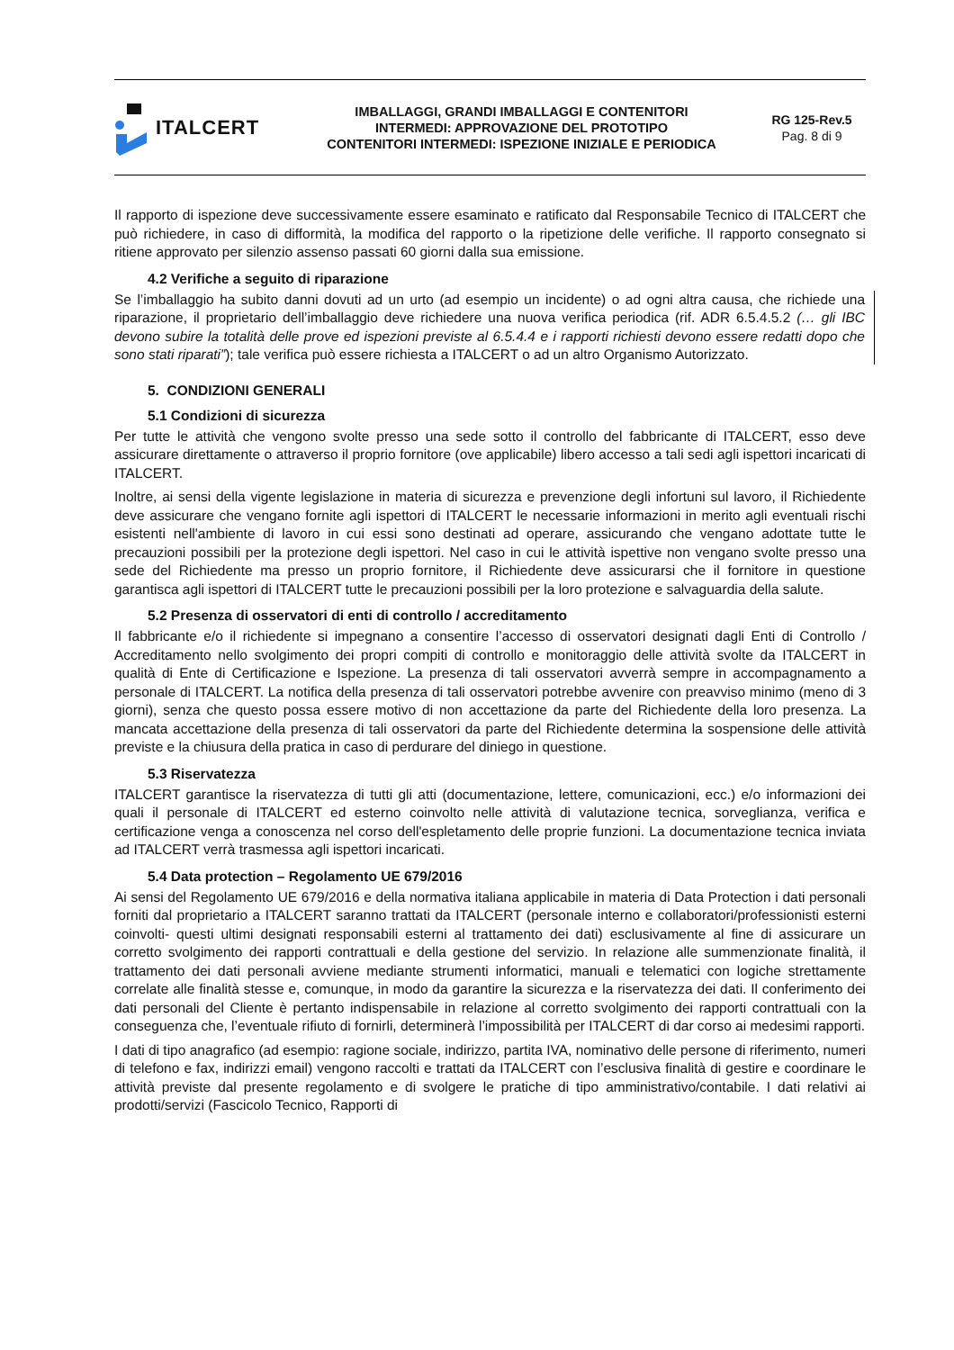ITALCERT
IMBALLAGGI, GRANDI IMBALLAGGI E CONTENITORI
INTERMEDI: APPROVAZIONE DEL PROTOTIPO
CONTENITORI INTERMEDI: ISPEZIONE INIZIALE E PERIODICA
RG 125-Rev.5
Pag. 8 di 9
Il rapporto di ispezione deve successivamente essere esaminato e ratificato dal Responsabile Tecnico di ITALCERT che può richiedere, in caso di difformità, la modifica del rapporto o la ripetizione delle verifiche. Il rapporto consegnato si ritiene approvato per silenzio assenso passati 60 giorni dalla sua emissione.
4.2 Verifiche a seguito di riparazione
Se l’imballaggio ha subito danni dovuti ad un urto (ad esempio un incidente) o ad ogni altra causa, che richiede una riparazione, il proprietario dell’imballaggio deve richiedere una nuova verifica periodica (rif. ADR 6.5.4.5.2 (… gli IBC devono subire la totalità delle prove ed ispezioni previste al 6.5.4.4 e i rapporti richiesti devono essere redatti dopo che sono stati riparati”); tale verifica può essere richiesta a ITALCERT o ad un altro Organismo Autorizzato.
5. CONDIZIONI GENERALI
5.1 Condizioni di sicurezza
Per tutte le attività che vengono svolte presso una sede sotto il controllo del fabbricante di ITALCERT, esso deve assicurare direttamente o attraverso il proprio fornitore (ove applicabile) libero accesso a tali sedi agli ispettori incaricati di ITALCERT.
Inoltre, ai sensi della vigente legislazione in materia di sicurezza e prevenzione degli infortuni sul lavoro, il Richiedente deve assicurare che vengano fornite agli ispettori di ITALCERT le necessarie informazioni in merito agli eventuali rischi esistenti nell'ambiente di lavoro in cui essi sono destinati ad operare, assicurando che vengano adottate tutte le precauzioni possibili per la protezione degli ispettori. Nel caso in cui le attività ispettive non vengano svolte presso una sede del Richiedente ma presso un proprio fornitore, il Richiedente deve assicurarsi che il fornitore in questione garantisca agli ispettori di ITALCERT tutte le precauzioni possibili per la loro protezione e salvaguardia della salute.
5.2 Presenza di osservatori di enti di controllo / accreditamento
Il fabbricante e/o il richiedente si impegnano a consentire l’accesso di osservatori designati dagli Enti di Controllo / Accreditamento nello svolgimento dei propri compiti di controllo e monitoraggio delle attività svolte da ITALCERT in qualità di Ente di Certificazione e Ispezione. La presenza di tali osservatori avverrà sempre in accompagnamento a personale di ITALCERT. La notifica della presenza di tali osservatori potrebbe avvenire con preavviso minimo (meno di 3 giorni), senza che questo possa essere motivo di non accettazione da parte del Richiedente della loro presenza. La mancata accettazione della presenza di tali osservatori da parte del Richiedente determina la sospensione delle attività previste e la chiusura della pratica in caso di perdurare del diniego in questione.
5.3 Riservatezza
ITALCERT garantisce la riservatezza di tutti gli atti (documentazione, lettere, comunicazioni, ecc.) e/o informazioni dei quali il personale di ITALCERT ed esterno coinvolto nelle attività di valutazione tecnica, sorveglianza, verifica e certificazione venga a conoscenza nel corso dell'espletamento delle proprie funzioni. La documentazione tecnica inviata ad ITALCERT verrà trasmessa agli ispettori incaricati.
5.4 Data protection – Regolamento UE 679/2016
Ai sensi del Regolamento UE 679/2016 e della normativa italiana applicabile in materia di Data Protection i dati personali forniti dal proprietario a ITALCERT saranno trattati da ITALCERT (personale interno e collaboratori/professionisti esterni coinvolti- questi ultimi designati responsabili esterni al trattamento dei dati) esclusivamente al fine di assicurare un corretto svolgimento dei rapporti contrattuali e della gestione del servizio. In relazione alle summenzionate finalità, il trattamento dei dati personali avviene mediante strumenti informatici, manuali e telematici con logiche strettamente correlate alle finalità stesse e, comunque, in modo da garantire la sicurezza e la riservatezza dei dati. Il conferimento dei dati personali del Cliente è pertanto indispensabile in relazione al corretto svolgimento dei rapporti contrattuali con la conseguenza che, l’eventuale rifiuto di fornirli, determinerà l’impossibilità per ITALCERT di dar corso ai medesimi rapporti.
I dati di tipo anagrafico (ad esempio: ragione sociale, indirizzo, partita IVA, nominativo delle persone di riferimento, numeri di telefono e fax, indirizzi email) vengono raccolti e trattati da ITALCERT con l’esclusiva finalità di gestire e coordinare le attività previste dal presente regolamento e di svolgere le pratiche di tipo amministrativo/contabile. I dati relativi ai prodotti/servizi (Fascicolo Tecnico, Rapporti di